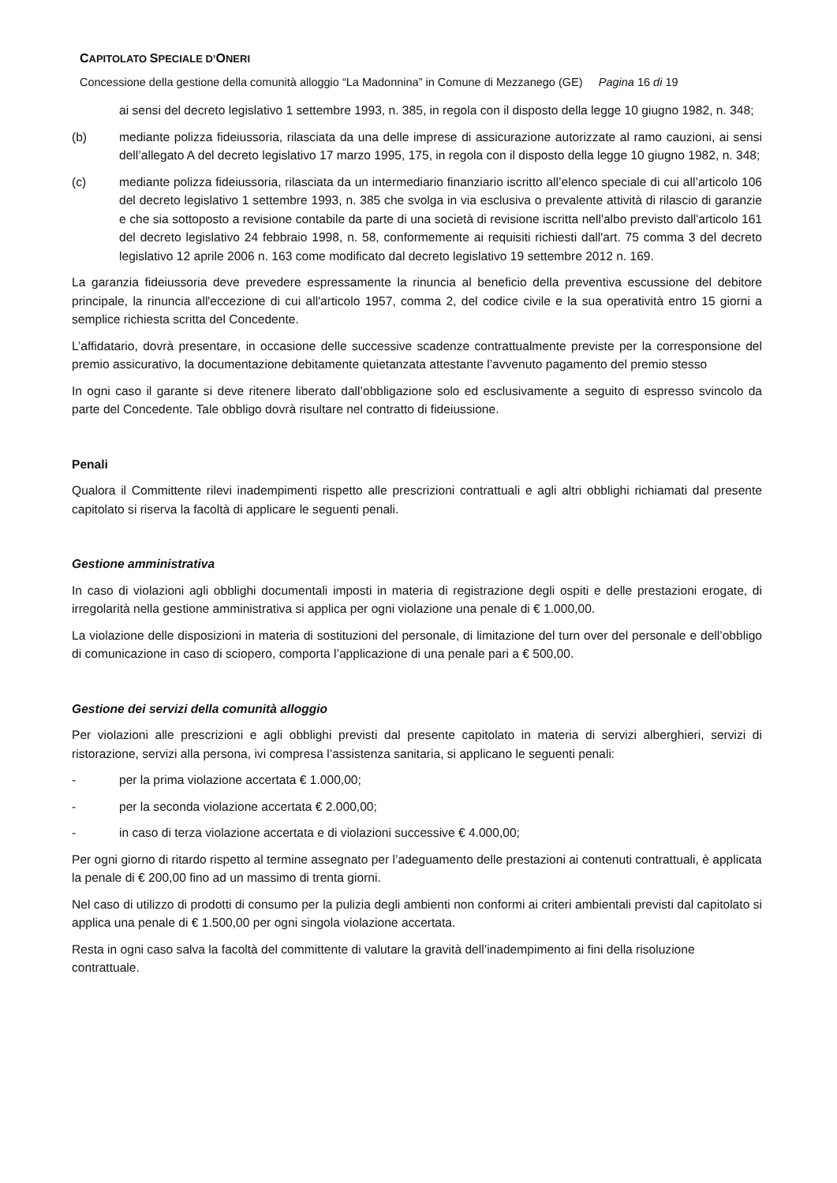CAPITOLATO SPECIALE D’ONERI
Concessione della gestione della comunità alloggio “La Madonnina” in Comune di Mezzanego (GE) Pagina 16 di 19
ai sensi del decreto legislativo 1 settembre 1993, n. 385, in regola con il disposto della legge 10 giugno 1982, n. 348;
(b) mediante polizza fideiussoria, rilasciata da una delle imprese di assicurazione autorizzate al ramo cauzioni, ai sensi dell’allegato A del decreto legislativo 17 marzo 1995, 175, in regola con il disposto della legge 10 giugno 1982, n. 348;
(c) mediante polizza fideiussoria, rilasciata da un intermediario finanziario iscritto all’elenco speciale di cui all’articolo 106 del decreto legislativo 1 settembre 1993, n. 385 che svolga in via esclusiva o prevalente attività di rilascio di garanzie e che sia sottoposto a revisione contabile da parte di una società di revisione iscritta nell'albo previsto dall'articolo 161 del decreto legislativo 24 febbraio 1998, n. 58, conformemente ai requisiti richiesti dall'art. 75 comma 3 del decreto legislativo 12 aprile 2006 n. 163 come modificato dal decreto legislativo 19 settembre 2012 n. 169.
La garanzia fideiussoria deve prevedere espressamente la rinuncia al beneficio della preventiva escussione del debitore principale, la rinuncia all'eccezione di cui all'articolo 1957, comma 2, del codice civile e la sua operatività entro 15 giorni a semplice richiesta scritta del Concedente.
L’affidatario, dovrà presentare, in occasione delle successive scadenze contrattualmente previste per la corresponsione del premio assicurativo, la documentazione debitamente quietanzata attestante l’avvenuto pagamento del premio stesso
In ogni caso il garante si deve ritenere liberato dall’obbligazione solo ed esclusivamente a seguito di espresso svincolo da parte del Concedente. Tale obbligo dovrà risultare nel contratto di fideiussione.
Penali
Qualora il Committente rilevi inadempimenti rispetto alle prescrizioni contrattuali e agli altri obblighi richiamati dal presente capitolato si riserva la facoltà di applicare le seguenti penali.
Gestione amministrativa
In caso di violazioni agli obblighi documentali imposti in materia di registrazione degli ospiti e delle prestazioni erogate, di irregolarità nella gestione amministrativa si applica per ogni violazione una penale di € 1.000,00.
La violazione delle disposizioni in materia di sostituzioni del personale, di limitazione del turn over del personale e dell’obbligo di comunicazione in caso di sciopero, comporta l’applicazione di una penale pari a € 500,00.
Gestione dei servizi della comunità alloggio
Per violazioni alle prescrizioni e agli obblighi previsti dal presente capitolato in materia di servizi alberghieri, servizi di ristorazione, servizi alla persona, ivi compresa l’assistenza sanitaria, si applicano le seguenti penali:
- per la prima violazione accertata € 1.000,00;
- per la seconda violazione accertata € 2.000,00;
- in caso di terza violazione accertata e di violazioni successive € 4.000,00;
Per ogni giorno di ritardo rispetto al termine assegnato per l’adeguamento delle prestazioni ai contenuti contrattuali, è applicata la penale di € 200,00 fino ad un massimo di trenta giorni.
Nel caso di utilizzo di prodotti di consumo per la pulizia degli ambienti non conformi ai criteri ambientali previsti dal capitolato si applica una penale di € 1.500,00 per ogni singola violazione accertata.
Resta in ogni caso salva la facoltà del committente di valutare la gravità dell’inadempimento ai fini della risoluzione contrattuale.